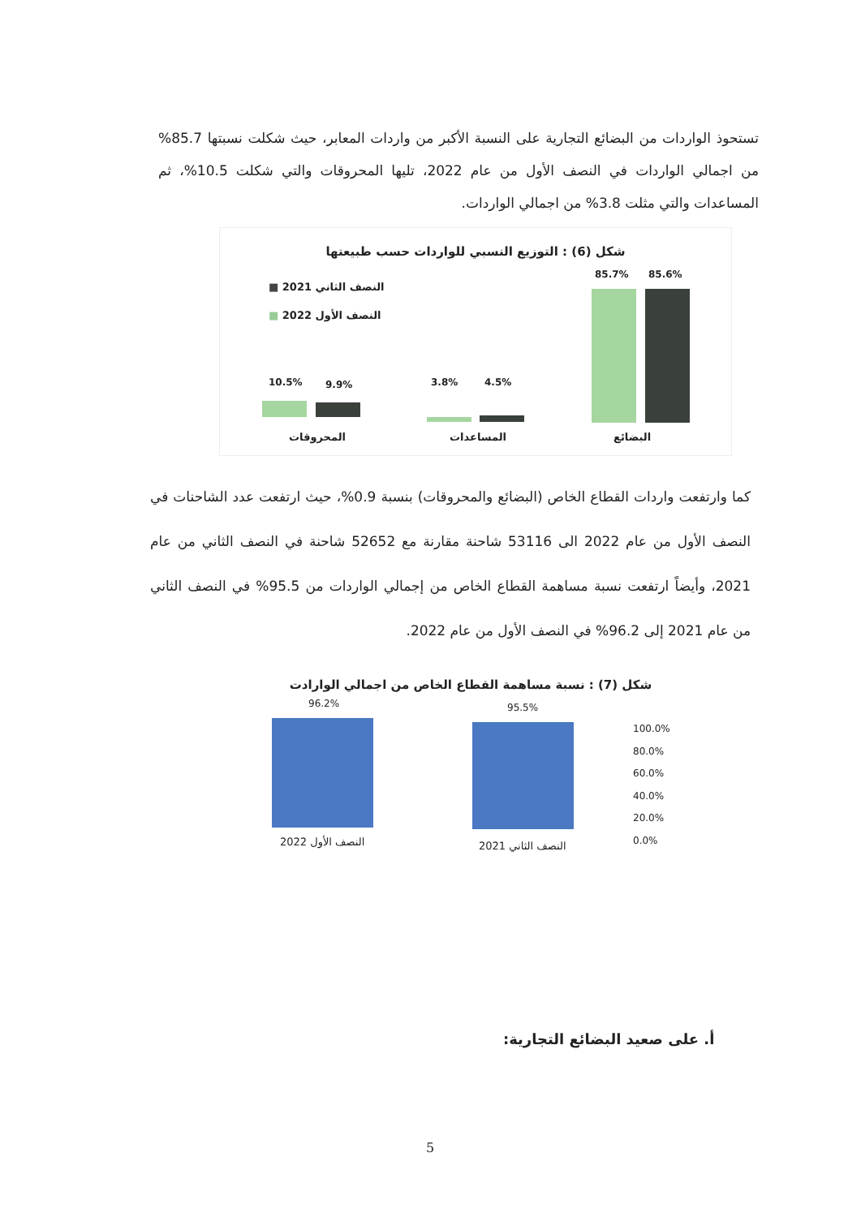تستحوذ الواردات من البضائع التجارية على النسبة الأكبر من واردات المعابر، حيث شكلت نسبتها 85.7% من اجمالي الواردات في النصف الأول من عام 2022، تليها المحروقات والتي شكلت 10.5%، ثم المساعدات والتي مثلت 3.8% من اجمالي الواردات.
شكل (6) : التوزيع النسبي للواردات حسب طبيعتها
النصف الثاني 2021 ■
النصف الأول 2022 ■
85.7% 85.6%
3.8% 4.5%
10.5% 9.9%
البضائع
المساعدات
المحروقات
كما وارتفعت واردات القطاع الخاص (البضائع والمحروقات) بنسبة 0.9%، حيث ارتفعت عدد الشاحنات في النصف الأول من عام 2022 الى 53116 شاحنة مقارنة مع 52652 شاحنة في النصف الثاني من عام 2021، وأيضاً ارتفعت نسبة مساهمة القطاع الخاص من إجمالي الواردات من 95.5% في النصف الثاني من عام 2021 إلى 96.2% في النصف الأول من عام 2022.
شكل (7) : نسبة مساهمة القطاع الخاص من اجمالي الوارادت
96.2% 95.5%
100.0%
80.0%
60.0%
40.0%
20.0%
0.0%
النصف الأول 2022 النصف الثاني 2021
أ. على صعيد البضائع التجارية:
5